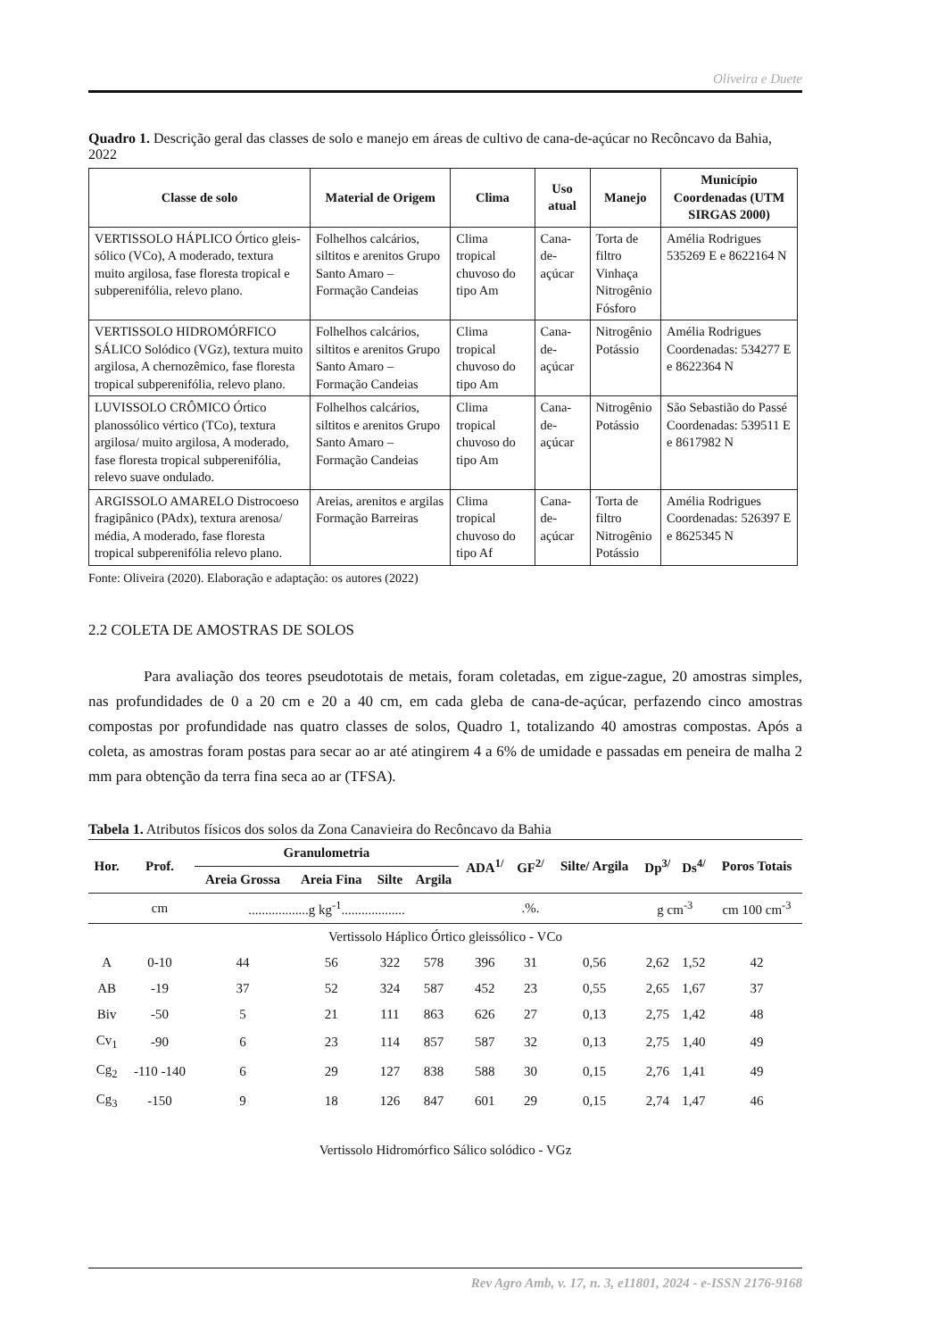Oliveira e Duete
Quadro 1. Descrição geral das classes de solo e manejo em áreas de cultivo de cana-de-açúcar no Recôncavo da Bahia, 2022
| Classe de solo | Material de Origem | Clima | Uso atual | Manejo | Município Coordenadas (UTM SIRGAS 2000) |
| --- | --- | --- | --- | --- | --- |
| VERTISSOLO HÁPLICO Órtico gleis­sólico (VCo), A moderado, textura muito argilosa, fase floresta tropical e subperenifólia, relevo plano. | Folhelhos calcários, siltitos e arenitos Grupo Santo Amaro – Formação Candeias | Clima tropical chuvoso do tipo Am | Cana-de-açúcar | Torta de filtro Vinhaça Nitrogênio Fósforo | Amélia Rodrigues 535269 E e 8622164 N |
| VERTISSOLO HIDROMÓRFICO SÁLICO Solódico (VGz), textura muito argilosa, A chernozêmico, fase floresta tropical subperenifólia, relevo plano. | Folhelhos calcários, siltitos e arenitos Grupo Santo Amaro – Formação Candeias | Clima tropical chuvoso do tipo Am | Cana-de-açúcar | Nitrogênio Potássio | Amélia Rodrigues Coordenadas: 534277 E e 8622364 N |
| LUVISSOLO CRÔMICO Órtico planossólico vértico (TCo), textura argilosa/ muito argilosa, A moderado, fase floresta tropical subperenifólia, relevo suave ondulado. | Folhelhos calcários, siltitos e arenitos Grupo Santo Amaro – Formação Candeias | Clima tropical chuvoso do tipo Am | Cana-de-açúcar | Nitrogênio Potássio | São Sebastião do Passé Coordenadas: 539511 E e 8617982 N |
| ARGISSOLO AMARELO Distrocoeso fragipânico (PAdx), textura arenosa/ média, A moderado, fase floresta tropical subperenifólia relevo plano. | Areias, arenitos e argilas Formação Barreiras | Clima tropical chuvoso do tipo Af | Cana-de-açúcar | Torta de filtro Nitrogênio Potássio | Amélia Rodrigues Coordenadas: 526397 E e 8625345 N |
Fonte: Oliveira (2020). Elaboração e adaptação: os autores (2022)
2.2 COLETA DE AMOSTRAS DE SOLOS
Para avaliação dos teores pseudototais de metais, foram coletadas, em zigue-zague, 20 amostras simples, nas profundidades de 0 a 20 cm e 20 a 40 cm, em cada gleba de cana-de-açúcar, perfazendo cinco amostras compostas por profundidade nas quatro classes de solos, Quadro 1, totalizando 40 amostras compostas. Após a coleta, as amostras foram postas para secar ao ar até atingirem 4 a 6% de umidade e passadas em peneira de malha 2 mm para obtenção da terra fina seca ao ar (TFSA).
Tabela 1. Atributos físicos dos solos da Zona Canavieira do Recôncavo da Bahia
| Hor. | Prof. | Granulometria | | | | ADA<sup>1/</sup> | GF<sup>2/</sup> | Silte/ Argila | Dp<sup>3/</sup> | Ds<sup>4/</sup> | Poros Totais |
| --- | --- | --- | --- | --- | --- | --- | --- | --- | --- | --- | --- |
| | | Areia Grossa | Areia Fina | Silte | Argila | | | | | | |
| | cm | ..................g kg<sup>-1</sup>................... | | | | | .%. | | g cm<sup>-3</sup> | | cm 100 cm<sup>-3</sup> |
| Vertissolo Háplico Órtico gleissólico - VCo | | | | | | | | | | | |
| A | 0-10 | 44 | 56 | 322 | 578 | 396 | 31 | 0,56 | 2,62 | 1,52 | 42 |
| AB | -19 | 37 | 52 | 324 | 587 | 452 | 23 | 0,55 | 2,65 | 1,67 | 37 |
| Biv | -50 | 5 | 21 | 111 | 863 | 626 | 27 | 0,13 | 2,75 | 1,42 | 48 |
| Cv<sub>1</sub> | -90 | 6 | 23 | 114 | 857 | 587 | 32 | 0,13 | 2,75 | 1,40 | 49 |
| Cg<sub>2</sub> | -110 -140 | 6 | 29 | 127 | 838 | 588 | 30 | 0,15 | 2,76 | 1,41 | 49 |
| Cg<sub>3</sub> | -150 | 9 | 18 | 126 | 847 | 601 | 29 | 0,15 | 2,74 | 1,47 | 46 |
| Vertissolo Hidromórfico Sálico solódico - VGz | | | | | | | | | | | |
Rev Agro Amb, v. 17, n. 3, e11801, 2024 - e-ISSN 2176-9168